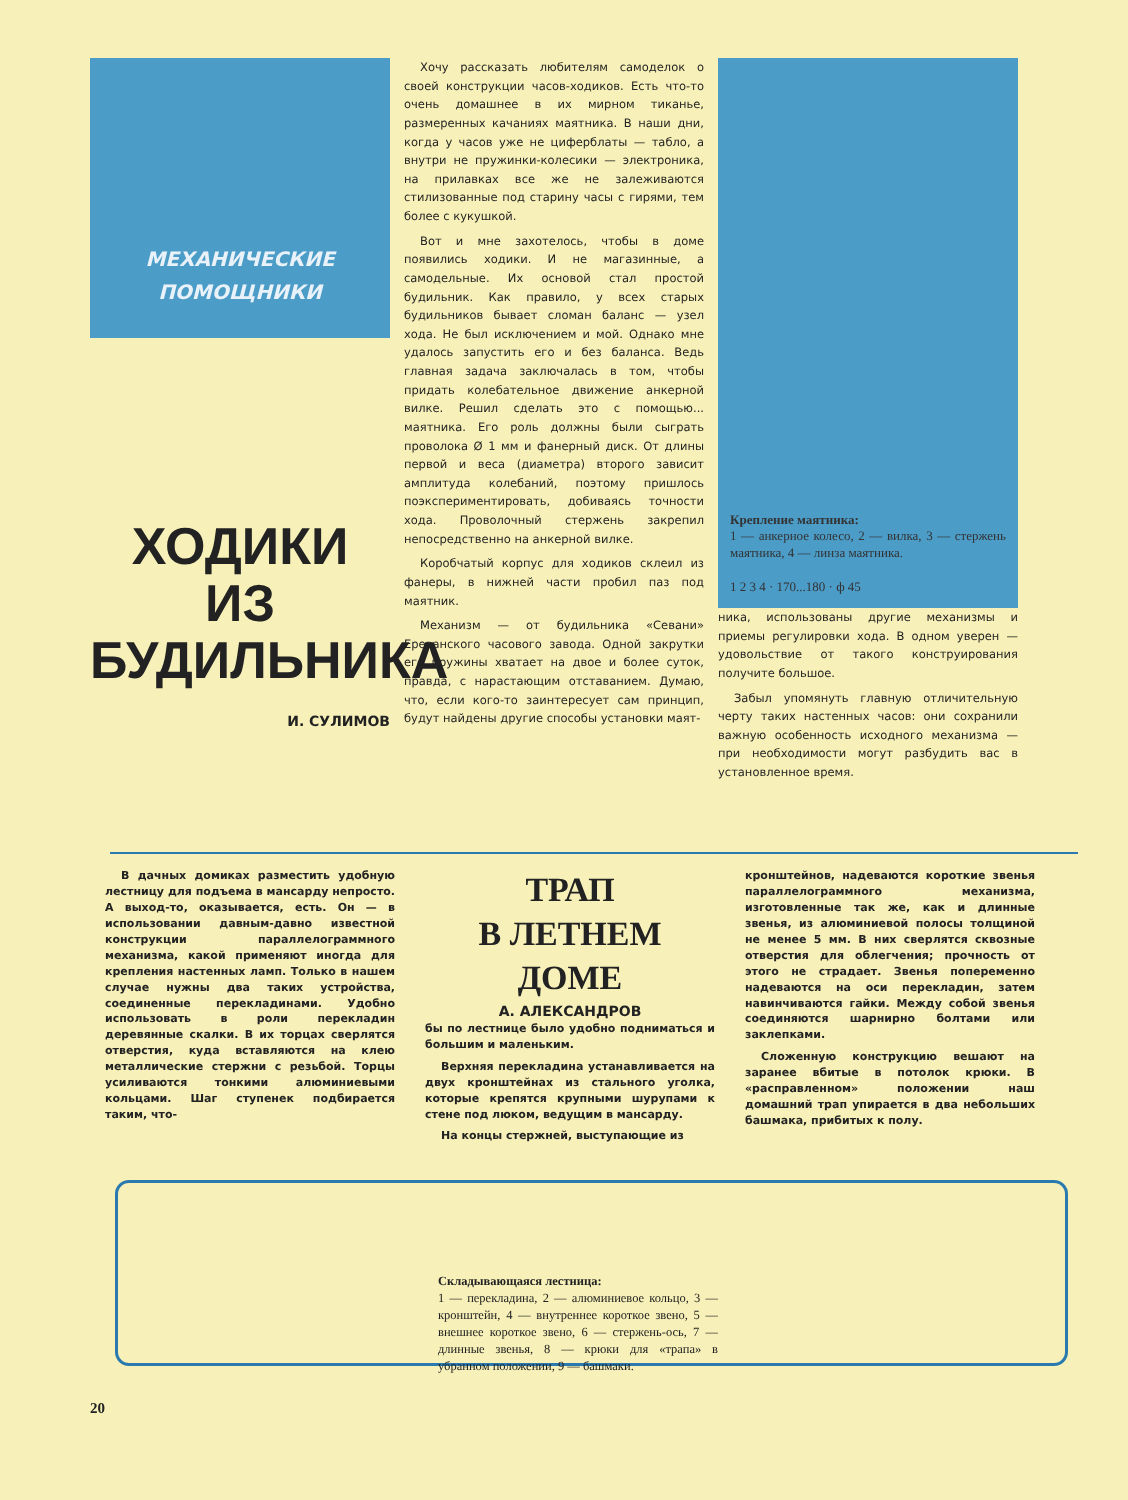МЕХАНИЧЕСКИЕ
ПОМОЩНИКИ
ХОДИКИ
ИЗ БУДИЛЬНИКА
И. СУЛИМОВ
Хочу рассказать любителям самоделок о своей конструкции часов-ходиков. Есть что-то очень домашнее в их мирном тиканье, размеренных качаниях маятника. В наши дни, когда у часов уже не циферблаты — табло, а внутри не пружинки-колесики — электроника, на прилавках все же не залеживаются стилизованные под старину часы с гирями, тем более с кукушкой.
Вот и мне захотелось, чтобы в доме появились ходики. И не магазинные, а самодельные. Их основой стал простой будильник. Как правило, у всех старых будильников бывает сломан баланс — узел хода. Не был исключением и мой. Однако мне удалось запустить его и без баланса. Ведь главная задача заключалась в том, чтобы придать колебательное движение анкерной вилке. Решил сделать это с помощью... маятника. Его роль должны были сыграть проволока Ø 1 мм и фанерный диск. От длины первой и веса (диаметра) второго зависит амплитуда колебаний, поэтому пришлось поэкспериментировать, добиваясь точности хода. Проволочный стержень закрепил непосредственно на анкерной вилке.
Коробчатый корпус для ходиков склеил из фанеры, в нижней части пробил паз под маятник.
Механизм — от будильника «Севани» Ереванского часового завода. Одной закрутки его пружины хватает на двое и более суток, правда, с нарастающим отставанием. Думаю, что, если кого-то заинтересует сам принцип, будут найдены другие способы установки маят-
Крепление маятника:
1 — анкерное колесо, 2 — вилка, 3 — стержень маятника, 4 — линза маятника.
1 2 3 4 · 170...180 · ф 45
ника, использованы другие механизмы и приемы регулировки хода. В одном уверен — удовольствие от такого конструирования получите большое.
Забыл упомянуть главную отличительную черту таких настенных часов: они сохранили важную особенность исходного механизма — при необходимости могут разбудить вас в установленное время.
В дачных домиках разместить удобную лестницу для подъема в мансарду непросто. А выход-то, оказывается, есть. Он — в использовании давным-давно известной конструкции параллелограммного механизма, какой применяют иногда для крепления настенных ламп. Только в нашем случае нужны два таких устройства, соединенные перекладинами. Удобно использовать в роли перекладин деревянные скалки. В их торцах сверлятся отверстия, куда вставляются на клею металлические стержни с резьбой. Торцы усиливаются тонкими алюминиевыми кольцами. Шаг ступенек подбирается таким, что-
ТРАП
В ЛЕТНЕМ ДОМЕ
А. АЛЕКСАНДРОВ
бы по лестнице было удобно подниматься и большим и маленьким.
Верхняя перекладина устанавливается на двух кронштейнах из стального уголка, которые крепятся крупными шурупами к стене под люком, ведущим в мансарду.
На концы стержней, выступающие из
кронштейнов, надеваются короткие звенья параллелограммного механизма, изготовленные так же, как и длинные звенья, из алюминиевой полосы толщиной не менее 5 мм. В них сверлятся сквозные отверстия для облегчения; прочность от этого не страдает. Звенья попеременно надеваются на оси перекладин, затем навинчиваются гайки. Между собой звенья соединяются шарнирно болтами или заклепками.
Сложенную конструкцию вешают на заранее вбитые в потолок крюки. В «расправленном» положении наш домашний трап упирается в два небольших башмака, прибитых к полу.
Складывающаяся лестница:
1 — перекладина, 2 — алюминиевое кольцо, 3 — кронштейн, 4 — внутреннее короткое звено, 5 — внешнее короткое звено, 6 — стержень-ось, 7 — длинные звенья, 8 — крюки для «трапа» в убранном положении, 9 — башмаки.
20